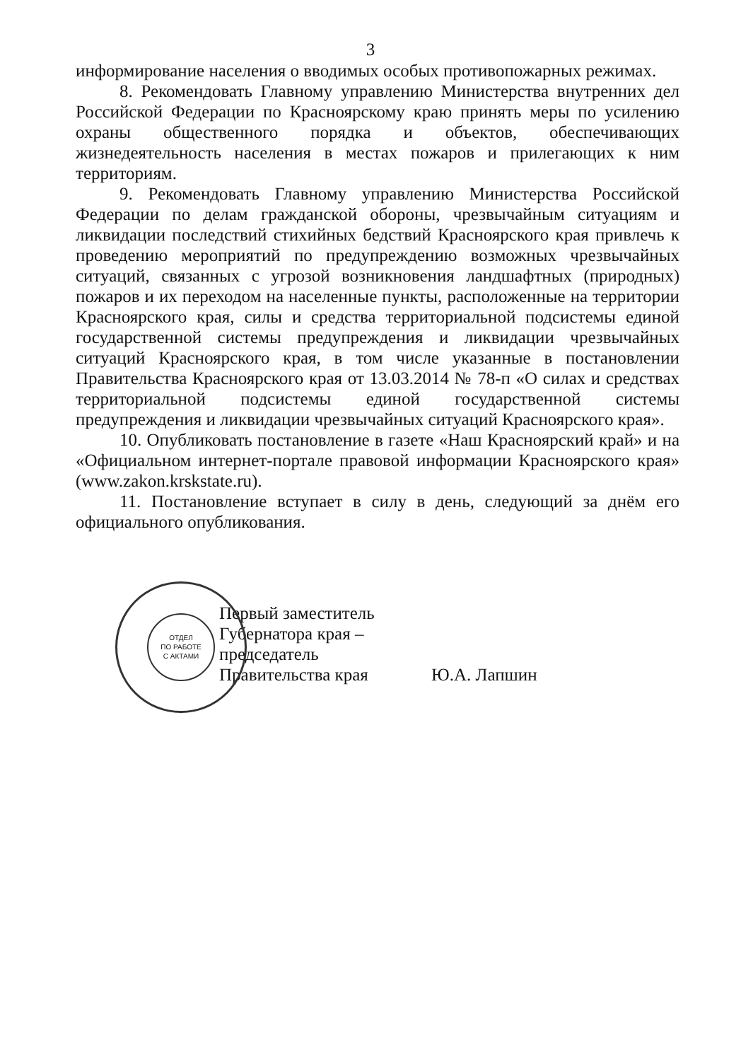3
информирование населения о вводимых особых противопожарных режимах.
8. Рекомендовать Главному управлению Министерства внутренних дел Российской Федерации по Красноярскому краю принять меры по усилению охраны общественного порядка и объектов, обеспечивающих жизнедеятельность населения в местах пожаров и прилегающих к ним территориям.
9. Рекомендовать Главному управлению Министерства Российской Федерации по делам гражданской обороны, чрезвычайным ситуациям и ликвидации последствий стихийных бедствий Красноярского края привлечь к проведению мероприятий по предупреждению возможных чрезвычайных ситуаций, связанных с угрозой возникновения ландшафтных (природных) пожаров и их переходом на населенные пункты, расположенные на территории Красноярского края, силы и средства территориальной подсистемы единой государственной системы предупреждения и ликвидации чрезвычайных ситуаций Красноярского края, в том числе указанные в постановлении Правительства Красноярского края от 13.03.2014 № 78-п «О силах и средствах территориальной подсистемы единой государственной системы предупреждения и ликвидации чрезвычайных ситуаций Красноярского края».
10. Опубликовать постановление в газете «Наш Красноярский край» и на «Официальном интернет-портале правовой информации Красноярского края» (www.zakon.krskstate.ru).
11. Постановление вступает в силу в день, следующий за днём его официального опубликования.
ОТДЕЛ
ПО РАБОТЕ
С АКТАМИ
Первый заместитель
Губернатора края –
председатель
Правительства края
Ю.А. Лапшин